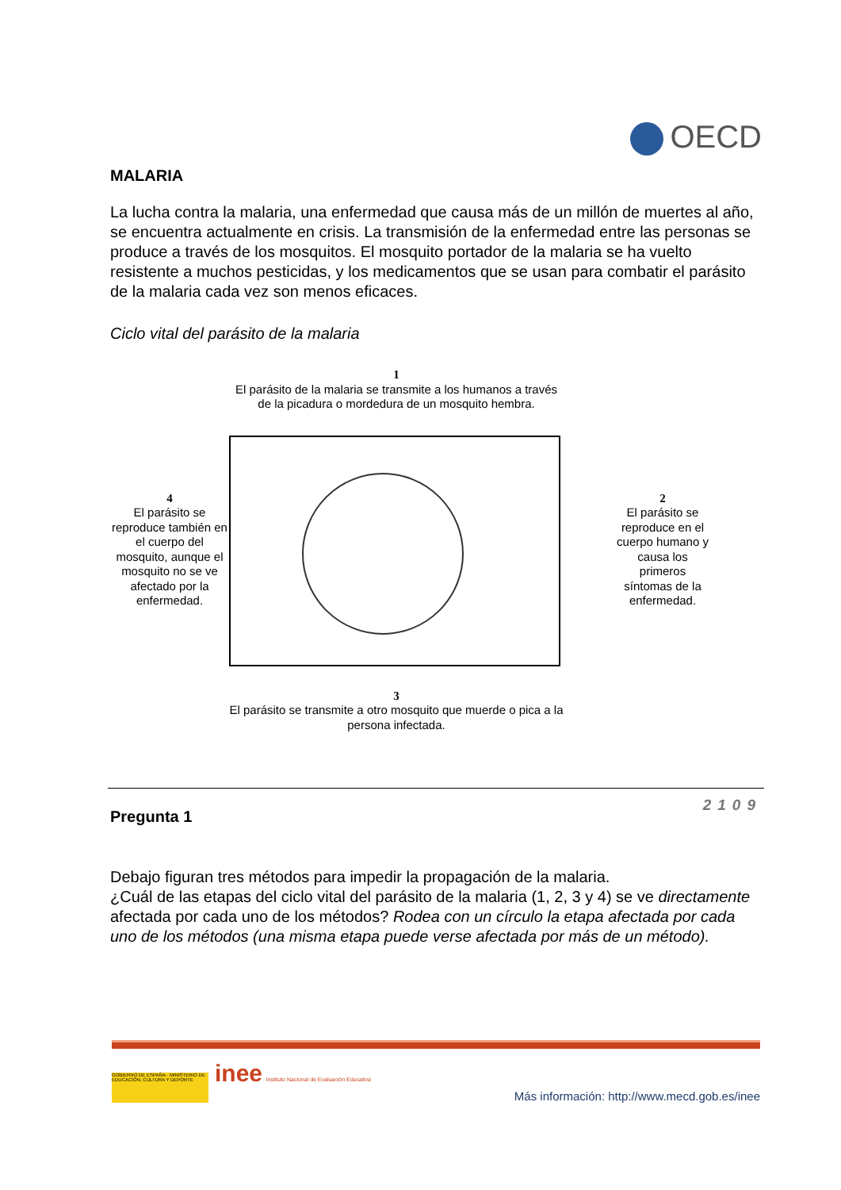OECD
MALARIA
La lucha contra la malaria, una enfermedad que causa más de un millón de muertes al año, se encuentra actualmente en crisis. La transmisión de la enfermedad entre las personas se produce a través de los mosquitos. El mosquito portador de la malaria se ha vuelto resistente a muchos pesticidas, y los medicamentos que se usan para combatir el parásito de la malaria cada vez son menos eficaces.
Ciclo vital del parásito de la malaria
1
El parásito de la malaria se transmite a los humanos a través de la picadura o mordedura de un mosquito hembra.
4
El parásito se reproduce también en el cuerpo del mosquito, aunque el mosquito no se ve afectado por la enfermedad.
2
El parásito se
reproduce en el
cuerpo humano y
causa los
primeros
síntomas de la
enfermedad.
3
El parásito se transmite a otro mosquito que muerde o pica a la persona infectada.
Pregunta 1
2109
Debajo figuran tres métodos para impedir la propagación de la malaria.
¿Cuál de las etapas del ciclo vital del parásito de la malaria (1, 2, 3 y 4) se ve directamente afectada por cada uno de los métodos? Rodea con un círculo la etapa afectada por cada uno de los métodos (una misma etapa puede verse afectada por más de un método).
GOBIERNO DE ESPAÑA · MINISTERIO DE EDUCACIÓN, CULTURA Y DEPORTE inee Instituto Nacional de Evaluación Educativa
Más información: http://www.mecd.gob.es/inee